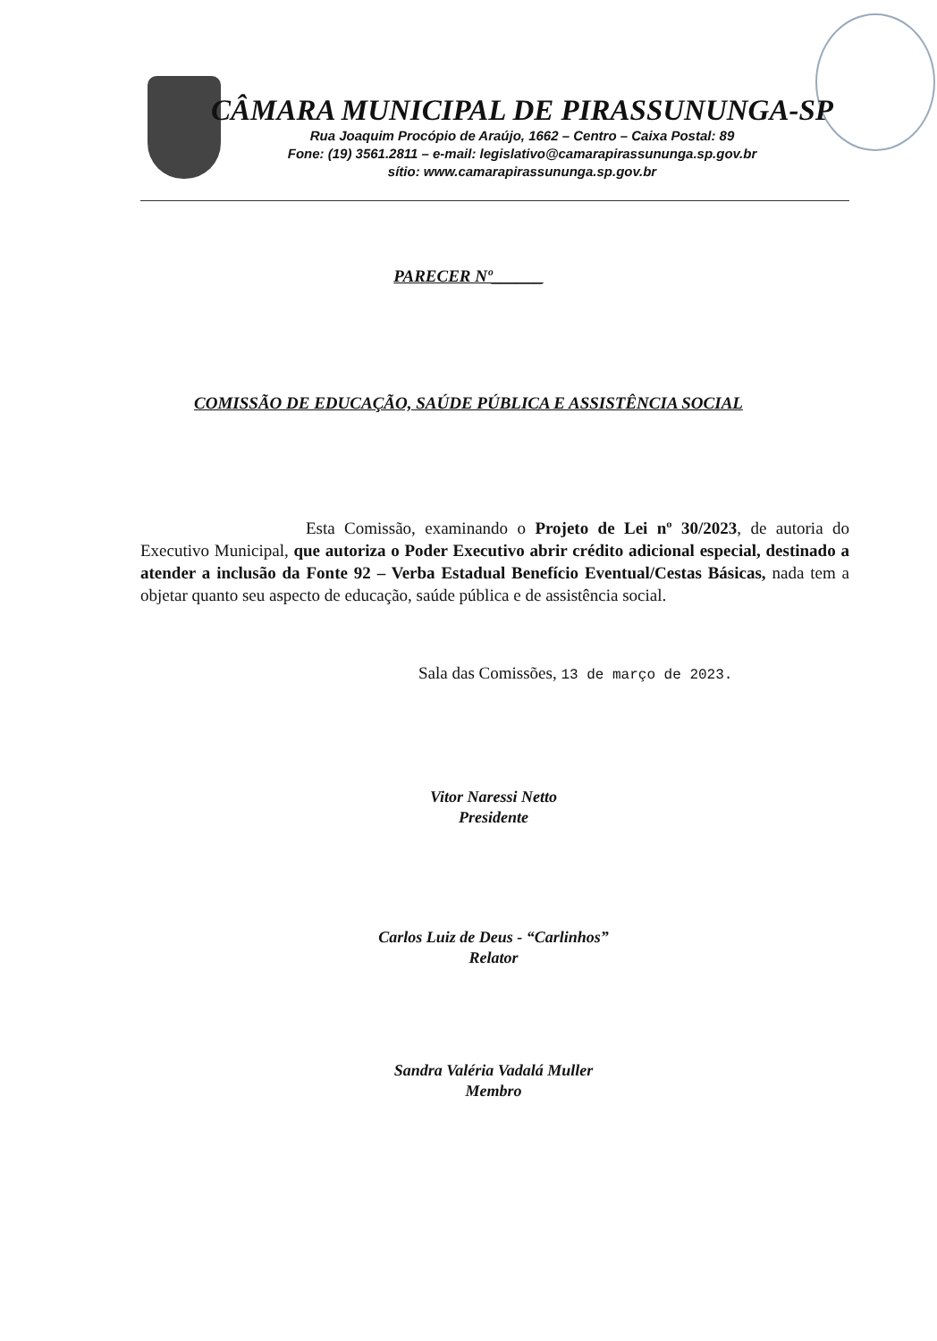CÂMARA MUNICIPAL DE PIRASSUNUNGA-SP
Rua Joaquim Procópio de Araújo, 1662 – Centro – Caixa Postal: 89
Fone: (19) 3561.2811 – e-mail: legislativo@camarapirassununga.sp.gov.br
sítio: www.camarapirassununga.sp.gov.br
PARECER Nº______
COMISSÃO DE EDUCAÇÃO, SAÚDE PÚBLICA E ASSISTÊNCIA SOCIAL
Esta Comissão, examinando o Projeto de Lei nº 30/2023, de autoria do Executivo Municipal, que autoriza o Poder Executivo abrir crédito adicional especial, destinado a atender a inclusão da Fonte 92 – Verba Estadual Benefício Eventual/Cestas Básicas, nada tem a objetar quanto seu aspecto de educação, saúde pública e de assistência social.
Sala das Comissões, 13 de março de 2023.
Vitor Naressi Netto
Presidente
Carlos Luiz de Deus - “Carlinhos”
Relator
Sandra Valéria Vadalá Muller
Membro